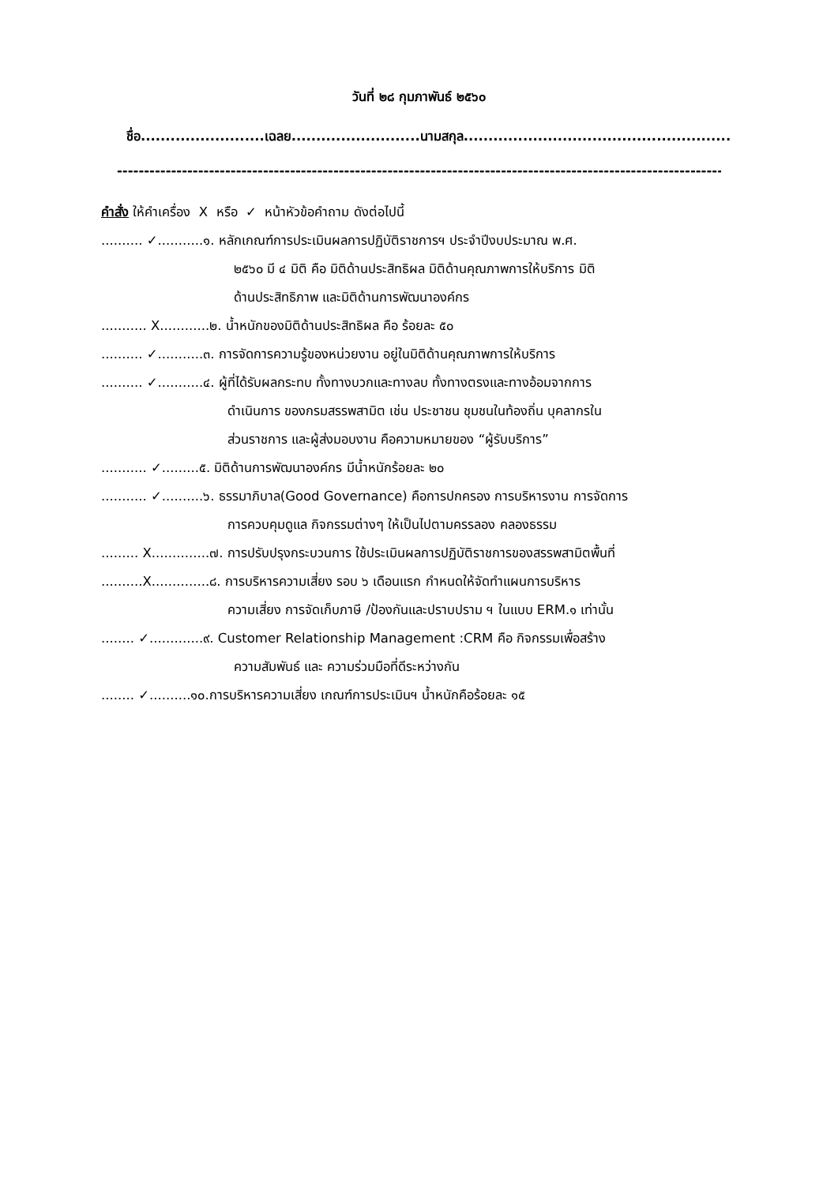วันที่ ๒๘ กุมภาพันธ์ ๒๕๖๐
ชื่อ.........................เฉลย..........................นามสกุล......................................................
--------------------------------------------------------------------------------------------------------------------
คำสั่ง ให้คำเครื่อง X หรือ ✓ หน้าหัวข้อคำถาม ดังต่อไปนี้
.......... ✓...........๑. หลักเกณฑ์การประเมินผลการปฏิบัติราชการฯ ประจำปีงบประมาณ พ.ศ.
๒๕๖๐ มี ๔ มิติ คือ มิติด้านประสิทธิผล มิติด้านคุณภาพการให้บริการ มิติ
ด้านประสิทธิภาพ และมิติด้านการพัฒนาองค์กร
........... X............๒. น้ำหนักของมิติด้านประสิทธิผล คือ ร้อยละ ๕๐
.......... ✓...........๓. การจัดการความรู้ของหน่วยงาน อยู่ในมิติด้านคุณภาพการให้บริการ
.......... ✓...........๔. ผู้ที่ได้รับผลกระทบ ทั้งทางบวกและทางลบ ทั้งทางตรงและทางอ้อมจากการ
ดำเนินการ ของกรมสรรพสามิต เช่น ประชาชน ชุมชนในท้องถิ่น บุคลากรใน
ส่วนราชการ และผู้ส่งมอบงาน คือความหมายของ “ผู้รับบริการ”
........... ✓.........๕. มิติด้านการพัฒนาองค์กร มีน้ำหนักร้อยละ ๒๐
........... ✓..........๖. ธรรมาภิบาล(Good Governance) คือการปกครอง การบริหารงาน การจัดการ
การควบคุมดูแล กิจกรรมต่างๆ ให้เป็นไปตามครรลอง คลองธรรม
......... X..............๗. การปรับปรุงกระบวนการ ใช้ประเมินผลการปฏิบัติราชการของสรรพสามิตพื้นที่
..........X..............๘. การบริหารความเสี่ยง รอบ ๖ เดือนแรก กำหนดให้จัดทำแผนการบริหาร
ความเสี่ยง การจัดเก็บภาษี /ป้องกันและปราบปราม ฯ ในแบบ ERM.๑ เท่านั้น
........ ✓.............๙. Customer Relationship Management :CRM คือ กิจกรรมเพื่อสร้าง
ความสัมพันธ์ และ ความร่วมมือที่ดีระหว่างกัน
........ ✓..........๑๐.การบริหารความเสี่ยง เกณฑ์การประเมินฯ น้ำหนักคือร้อยละ ๑๕